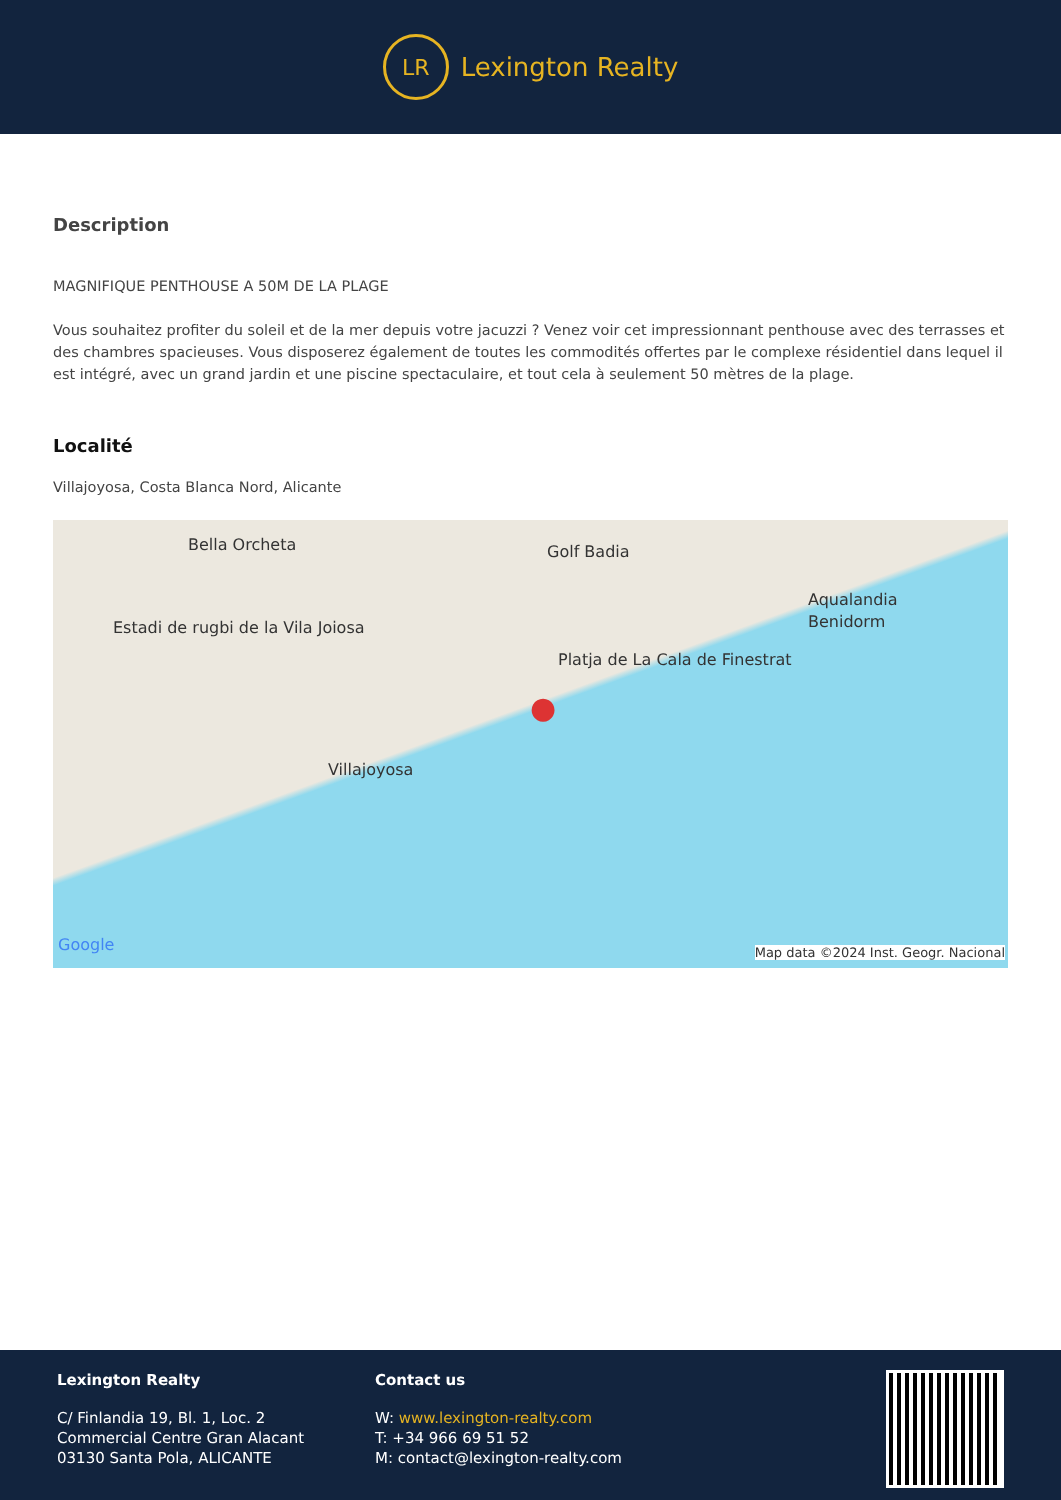LR
Lexington Realty
Description
MAGNIFIQUE PENTHOUSE A 50M DE LA PLAGE
Vous souhaitez profiter du soleil et de la mer depuis votre jacuzzi ? Venez voir cet impressionnant penthouse avec des terrasses et des chambres spacieuses. Vous disposerez également de toutes les commodités offertes par le complexe résidentiel dans lequel il est intégré, avec un grand jardin et une piscine spectaculaire, et tout cela à seulement 50 mètres de la plage.
Localité
Villajoyosa, Costa Blanca Nord, Alicante
Bella Orcheta Golf Badia
Aqualandia
Benidorm Estadi de rugbi de la Vila Joiosa
Platja de La Cala de Finestrat
Villajoyosa
Google Map data ©2024 Inst. Geogr. Nacional
●
Lexington Realty
C/ Finlandia 19, Bl. 1, Loc. 2
Commercial Centre Gran Alacant
03130 Santa Pola, ALICANTE
Contact us
W: www.lexington-realty.com
T: +34 966 69 51 52
M: contact@lexington-realty.com